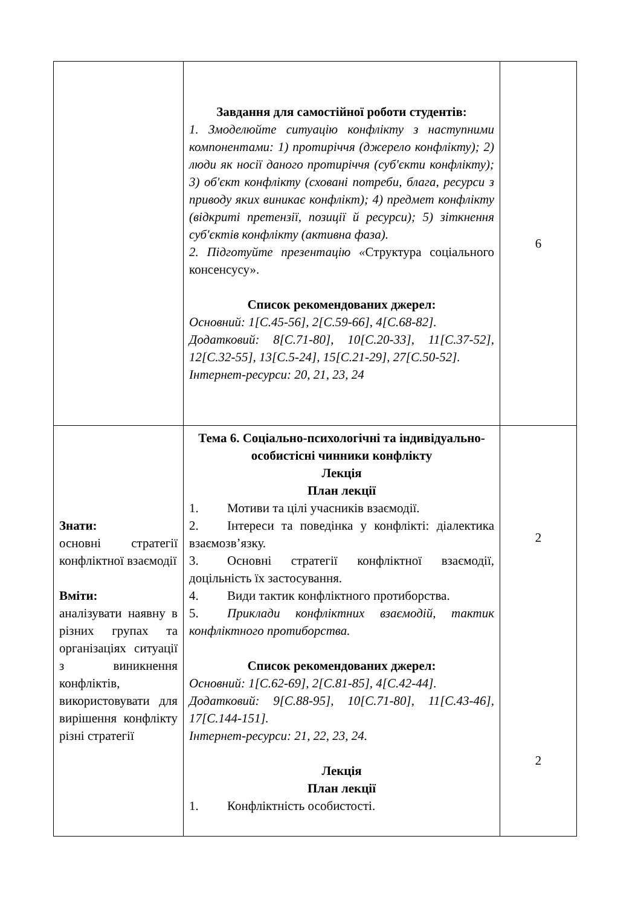| | Завдання для самостійної роботи студентів: 1. Змоделюйте ситуацію конфлікту з наступними компонентами: 1) протиріччя (джерело конфлікту); 2) люди як носії даного протиріччя (суб'єкти конфлікту); 3) об'єкт конфлікту (сховані потреби, блага, ресурси з приводу яких виникає конфлікт); 4) предмет конфлікту (відкриті претензії, позиції й ресурси); 5) зіткнення суб'єктів конфлікту (активна фаза). 2. Підготуйте презентацію « Структура соціального консенсусу». Список рекомендованих джерел: Основний: 1[С.45-56], 2[С.59-66], 4[С.68-82]. Додатковий: 8[С.71-80], 10[С.20-33], 11[С.37-52], 12[С.32-55], 13[С.5-24], 15[С.21-29], 27[С.50-52]. Інтернет-ресурси: 20, 21, 23, 24 | 6 |
| Знати: основні стратегії конфліктної взаємодії Вміти: аналізувати наявну в різних групах та організаціях ситуації з виникнення конфліктів, використовувати для вирішення конфлікту різні стратегії | Тема 6. Соціально-психологічні та індивідуально-особистісні чинники конфлікту Лекція План лекції 1. Мотиви та цілі учасників взаємодії. 2. Інтереси та поведінка у конфлікті: діалектика взаємозв’язку. 3. Основні стратегії конфліктної взаємодії, доцільність їх застосування. 4. Види тактик конфліктного протиборства. 5. Приклади конфліктних взаємодій, тактик конфліктного протиборства. Список рекомендованих джерел: Основний: 1[С.62-69], 2[С.81-85], 4[С.42-44]. Додатковий: 9[С.88-95], 10[С.71-80], 11[С.43-46], 17[С.144-151]. Інтернет-ресурси: 21, 22, 23, 24. Лекція План лекції 1. Конфліктність особистості. | 2 2 |